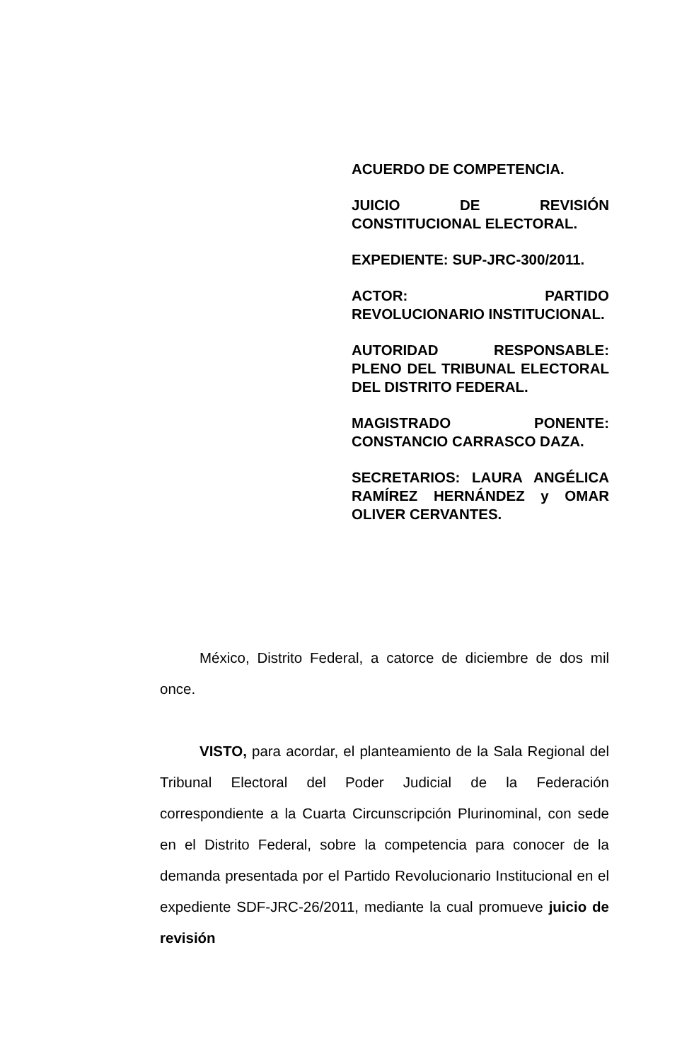ACUERDO DE COMPETENCIA.
JUICIO DE REVISIÓN CONSTITUCIONAL ELECTORAL.
EXPEDIENTE: SUP-JRC-300/2011.
ACTOR: PARTIDO REVOLUCIONARIO INSTITUCIONAL.
AUTORIDAD RESPONSABLE: PLENO DEL TRIBUNAL ELECTORAL DEL DISTRITO FEDERAL.
MAGISTRADO PONENTE: CONSTANCIO CARRASCO DAZA.
SECRETARIOS: LAURA ANGÉLICA RAMÍREZ HERNÁNDEZ y OMAR OLIVER CERVANTES.
México, Distrito Federal, a catorce de diciembre de dos mil once.
VISTO, para acordar, el planteamiento de la Sala Regional del Tribunal Electoral del Poder Judicial de la Federación correspondiente a la Cuarta Circunscripción Plurinominal, con sede en el Distrito Federal, sobre la competencia para conocer de la demanda presentada por el Partido Revolucionario Institucional en el expediente SDF-JRC-26/2011, mediante la cual promueve juicio de revisión